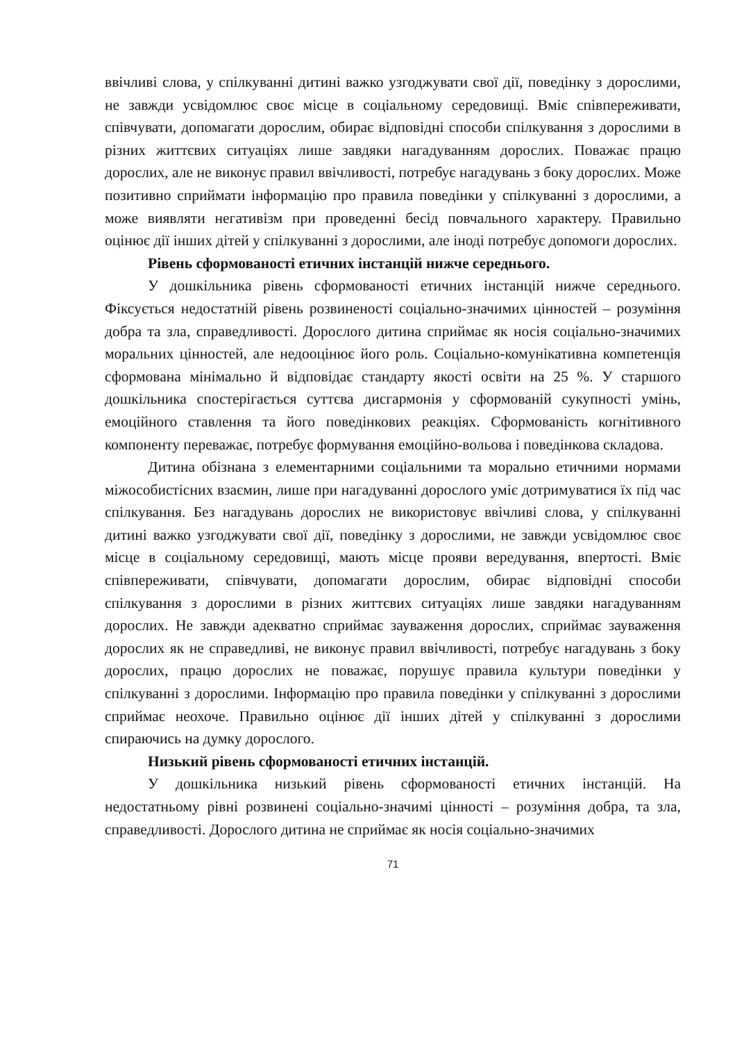ввічливі слова, у спілкуванні дитині важко узгоджувати свої дії, поведінку з дорослими, не завжди усвідомлює своє місце в соціальному середовищі. Вміє співпереживати, співчувати, допомагати дорослим, обирає відповідні способи спілкування з дорослими в різних життєвих ситуаціях лише завдяки нагадуванням дорослих. Поважає працю дорослих, але не виконує правил ввічливості, потребує нагадувань з боку дорослих. Може позитивно сприймати інформацію про правила поведінки у спілкуванні з дорослими, а може виявляти негативізм при проведенні бесід повчального характеру. Правильно оцінює дії інших дітей у спілкуванні з дорослими, але іноді потребує допомоги дорослих.
Рівень сформованості етичних інстанцій нижче середнього.
У дошкільника рівень сформованості етичних інстанцій нижче середнього. Фіксується недостатній рівень розвиненості соціально-значимих цінностей – розуміння добра та зла, справедливості. Дорослого дитина сприймає як носія соціально-значимих моральних цінностей, але недооцінює його роль. Соціально-комунікативна компетенція сформована мінімально й відповідає стандарту якості освіти на 25 %. У старшого дошкільника спостерігається суттєва дисгармонія у сформованій сукупності умінь, емоційного ставлення та його поведінкових реакціях. Сформованість когнітивного компоненту переважає, потребує формування емоційно-вольова і поведінкова складова.
Дитина обізнана з елементарними соціальними та морально етичними нормами міжособистісних взаємин, лише при нагадуванні дорослого уміє дотримуватися їх під час спілкування. Без нагадувань дорослих не використовує ввічливі слова, у спілкуванні дитині важко узгоджувати свої дії, поведінку з дорослими, не завжди усвідомлює своє місце в соціальному середовищі, мають місце прояви вередування, впертості. Вміє співпереживати, співчувати, допомагати дорослим, обирає відповідні способи спілкування з дорослими в різних життєвих ситуаціях лише завдяки нагадуванням дорослих. Не завжди адекватно сприймає зауваження дорослих, сприймає зауваження дорослих як не справедливі, не виконує правил ввічливості, потребує нагадувань з боку дорослих, працю дорослих не поважає, порушує правила культури поведінки у спілкуванні з дорослими. Інформацію про правила поведінки у спілкуванні з дорослими сприймає неохоче. Правильно оцінює дії інших дітей у спілкуванні з дорослими спираючись на думку дорослого.
Низький рівень сформованості етичних інстанцій.
У дошкільника низький рівень сформованості етичних інстанцій. На недостатньому рівні розвинені соціально-значимі цінності – розуміння добра, та зла, справедливості. Дорослого дитина не сприймає як носія соціально-значимих
71